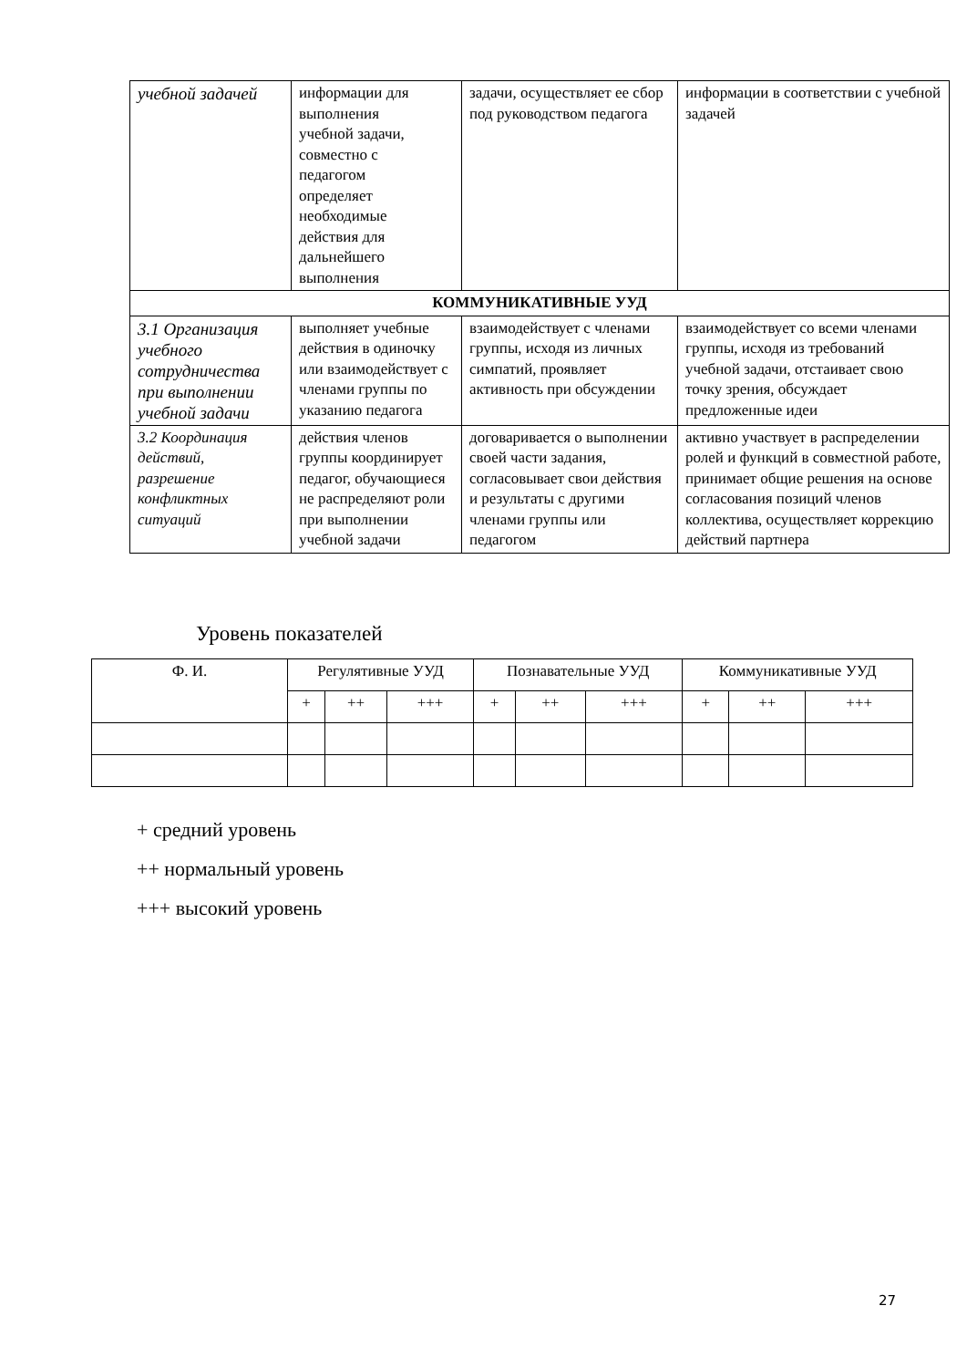| учебной задачей | информации для выполнения учебной задачи, совместно с педагогом определяет необходимые действия для дальнейшего выполнения | задачи, осуществляет ее сбор под руководством педагога | информации в соответствии с учебной задачей |
| КОММУНИКАТИВНЫЕ УУД | | | |
| 3.1 Организация учебного сотрудничества при выполнении учебной задачи | выполняет учебные действия в одиночку или взаимодействует с членами группы по указанию педагога | взаимодействует с членами группы, исходя из личных симпатий, проявляет активность при обсуждении | взаимодействует со всеми членами группы, исходя из требований учебной задачи, отстаивает свою точку зрения, обсуждает предложенные идеи |
| 3.2 Координация действий, разрешение конфликтных ситуаций | действия членов группы координирует педагог, обучающиеся не распределяют роли при выполнении учебной задачи | договаривается о выполнении своей части задания, согласовывает свои действия и результаты с другими членами группы или педагогом | активно участвует в распределении ролей и функций в совместной работе, принимает общие решения на основе согласования позиций членов коллектива, осуществляет коррекцию действий партнера |
Уровень показателей
| Ф. И. | Регулятивные УУД | | | Познавательные УУД | | | Коммуникативные УУД | | |
| --- | --- | --- | --- | --- | --- | --- | --- | --- | --- |
| | + | ++ | +++ | + | ++ | +++ | + | ++ | +++ |
+ средний уровень
++ нормальный уровень
+++ высокий уровень
27